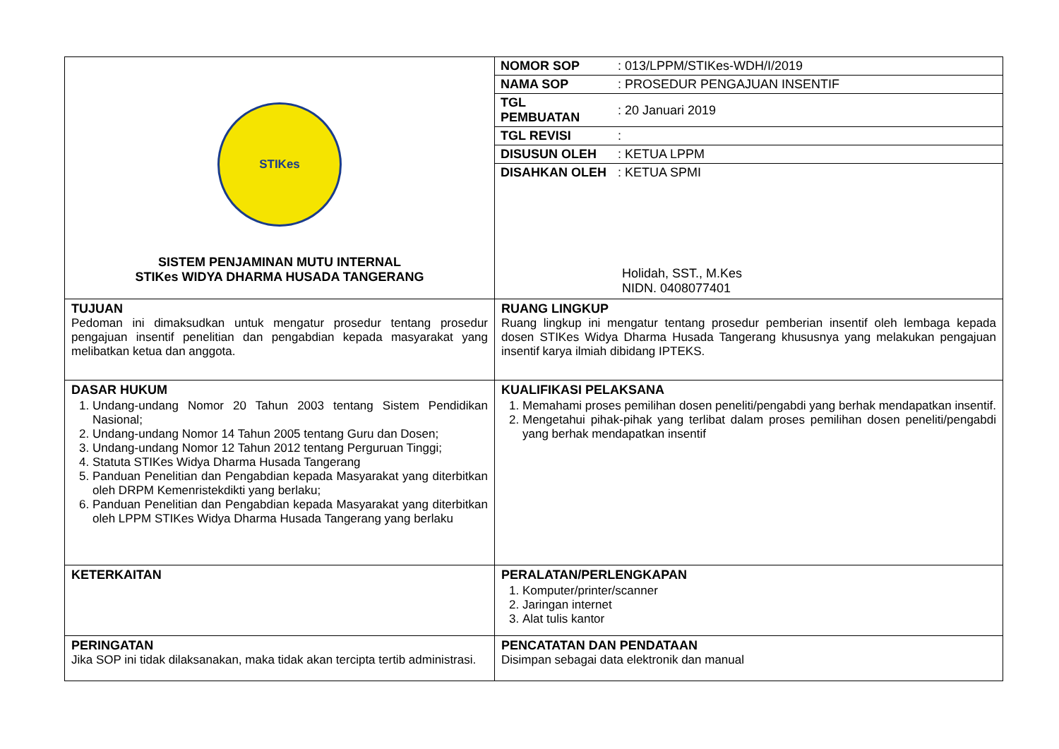| STIKes SISTEM PENJAMINAN MUTU INTERNAL STIKes WIDYA DHARMA HUSADA TANGERANG | / NOMOR SOP / : 013/LPPM/STIKes-WDH/I/2019 / / NAMA SOP / : PROSEDUR PENGAJUAN INSENTIF / / TGL PEMBUATAN / : 20 Januari 2019 / / TGL REVISI / : / / DISUSUN OLEH / : KETUA LPPM / / DISAHKAN OLEH / : KETUA SPMI / Holidah, SST., M.Kes NIDN. 0408077401 |
| TUJUAN Pedoman ini dimaksudkan untuk mengatur prosedur tentang prosedur pengajuan insentif penelitian dan pengabdian kepada masyarakat yang melibatkan ketua dan anggota. | RUANG LINGKUP Ruang lingkup ini mengatur tentang prosedur pemberian insentif oleh lembaga kepada dosen STIKes Widya Dharma Husada Tangerang khususnya yang melakukan pengajuan insentif karya ilmiah dibidang IPTEKS. |
| DASAR HUKUM 1. Undang-undang Nomor 20 Tahun 2003 tentang Sistem Pendidikan Nasional; 2. Undang-undang Nomor 14 Tahun 2005 tentang Guru dan Dosen; 3. Undang-undang Nomor 12 Tahun 2012 tentang Perguruan Tinggi; 4. Statuta STIKes Widya Dharma Husada Tangerang 5. Panduan Penelitian dan Pengabdian kepada Masyarakat yang diterbitkan oleh DRPM Kemenristekdikti yang berlaku; 6. Panduan Penelitian dan Pengabdian kepada Masyarakat yang diterbitkan oleh LPPM STIKes Widya Dharma Husada Tangerang yang berlaku | KUALIFIKASI PELAKSANA 1. Memahami proses pemilihan dosen peneliti/pengabdi yang berhak mendapatkan insentif. 2. Mengetahui pihak-pihak yang terlibat dalam proses pemilihan dosen peneliti/pengabdi yang berhak mendapatkan insentif |
| KETERKAITAN | PERALATAN/PERLENGKAPAN 1. Komputer/printer/scanner 2. Jaringan internet 3. Alat tulis kantor |
| PERINGATAN Jika SOP ini tidak dilaksanakan, maka tidak akan tercipta tertib administrasi. | PENCATATAN DAN PENDATAAN Disimpan sebagai data elektronik dan manual |